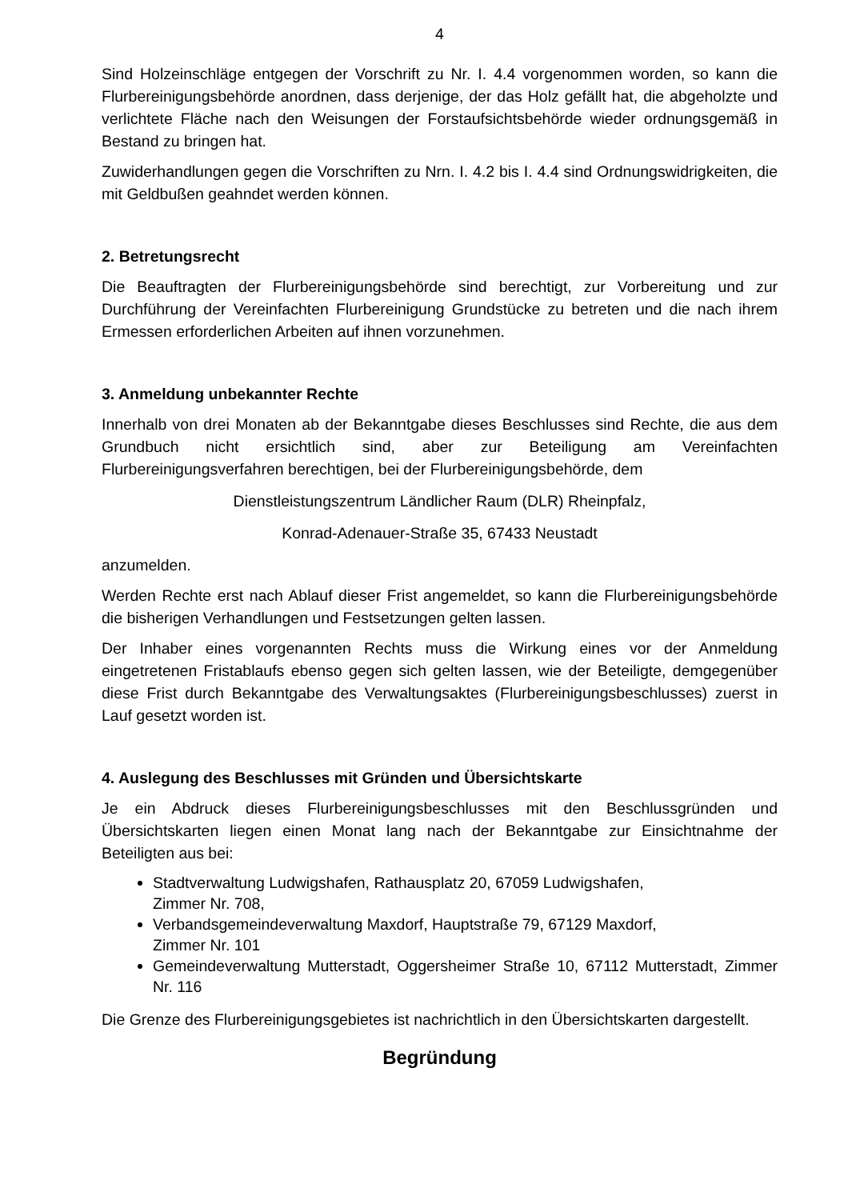4
Sind Holzeinschläge entgegen der Vorschrift zu Nr. I. 4.4 vorgenommen worden, so kann die Flurbereinigungsbehörde anordnen, dass derjenige, der das Holz gefällt hat, die abgeholzte und verlichtete Fläche nach den Weisungen der Forstaufsichtsbehörde wieder ordnungsgemäß in Bestand zu bringen hat.
Zuwiderhandlungen gegen die Vorschriften zu Nrn. I. 4.2 bis I. 4.4 sind Ordnungswidrigkeiten, die mit Geldbußen geahndet werden können.
2. Betretungsrecht
Die Beauftragten der Flurbereinigungsbehörde sind berechtigt, zur Vorbereitung und zur Durchführung der Vereinfachten Flurbereinigung Grundstücke zu betreten und die nach ihrem Ermessen erforderlichen Arbeiten auf ihnen vorzunehmen.
3. Anmeldung unbekannter Rechte
Innerhalb von drei Monaten ab der Bekanntgabe dieses Beschlusses sind Rechte, die aus dem Grundbuch nicht ersichtlich sind, aber zur Beteiligung am Vereinfachten Flurbereinigungsverfahren berechtigen, bei der Flurbereinigungsbehörde, dem
Dienstleistungszentrum Ländlicher Raum (DLR) Rheinpfalz,
Konrad-Adenauer-Straße 35, 67433 Neustadt
anzumelden.
Werden Rechte erst nach Ablauf dieser Frist angemeldet, so kann die Flurbereinigungsbehörde die bisherigen Verhandlungen und Festsetzungen gelten lassen.
Der Inhaber eines vorgenannten Rechts muss die Wirkung eines vor der Anmeldung eingetretenen Fristablaufs ebenso gegen sich gelten lassen, wie der Beteiligte, demgegenüber diese Frist durch Bekanntgabe des Verwaltungsaktes (Flurbereinigungsbeschlusses) zuerst in Lauf gesetzt worden ist.
4. Auslegung des Beschlusses mit Gründen und Übersichtskarte
Je ein Abdruck dieses Flurbereinigungsbeschlusses mit den Beschlussgründen und Übersichtskarten liegen einen Monat lang nach der Bekanntgabe zur Einsichtnahme der Beteiligten aus bei:
Stadtverwaltung Ludwigshafen, Rathausplatz 20, 67059 Ludwigshafen,
Zimmer Nr. 708,
Verbandsgemeindeverwaltung Maxdorf, Hauptstraße 79, 67129 Maxdorf,
Zimmer Nr. 101
Gemeindeverwaltung Mutterstadt, Oggersheimer Straße 10, 67112 Mutterstadt, Zimmer Nr. 116
Die Grenze des Flurbereinigungsgebietes ist nachrichtlich in den Übersichtskarten dargestellt.
Begründung